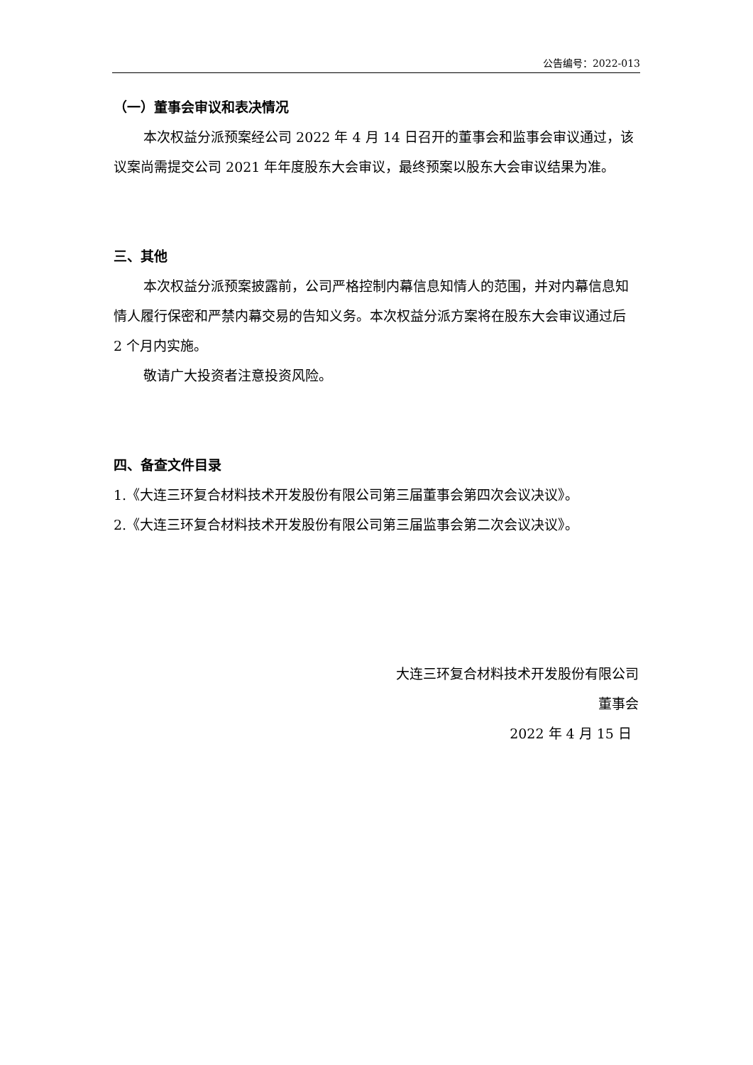公告编号：2022-013
（一）董事会审议和表决情况
本次权益分派预案经公司 2022 年 4 月 14 日召开的董事会和监事会审议通过，该议案尚需提交公司 2021 年年度股东大会审议，最终预案以股东大会审议结果为准。
三、其他
本次权益分派预案披露前，公司严格控制内幕信息知情人的范围，并对内幕信息知情人履行保密和严禁内幕交易的告知义务。本次权益分派方案将在股东大会审议通过后 2 个月内实施。
敬请广大投资者注意投资风险。
四、备查文件目录
1.《大连三环复合材料技术开发股份有限公司第三届董事会第四次会议决议》。
2.《大连三环复合材料技术开发股份有限公司第三届监事会第二次会议决议》。
大连三环复合材料技术开发股份有限公司
董事会
2022 年 4 月 15 日